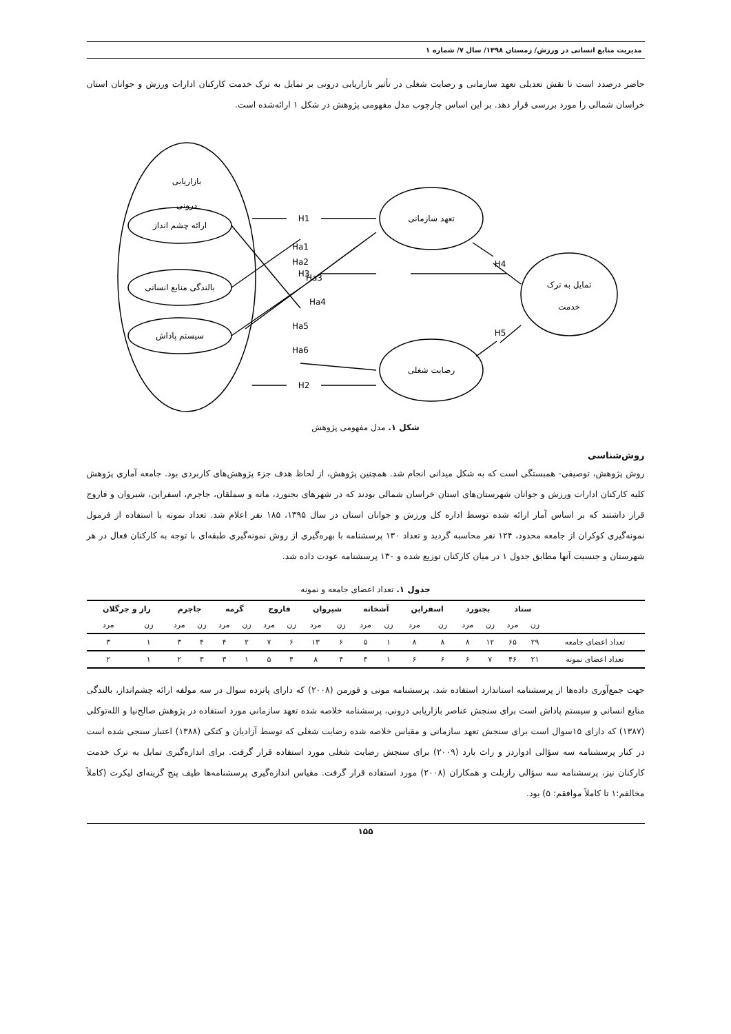مدیریت منابع انسانی در ورزش/ زمستان ۱۳۹۸/ سال ۷/ شماره ۱
حاضر درصدد است تا نقش تعدیلی تعهد سازمانی و رضایت شغلی در تأثیر بازاریابی درونی بر تمایل به ترک خدمت کارکنان ادارات ورزش و جوانان استان خراسان شمالی را مورد بررسی قرار دهد. بر این اساس چارچوب مدل مفهومی پژوهش در شکل ۱ ارائه‌شده است.
بازاریابی
درونی
ارائه چشم انداز
بالندگی منابع انسانی
سیستم پاداش
تعهد سازمانی
رضایت شغلی
تمایل به ترک
خدمت
H1
H3
H2
H4
H5
Ha1
Ha2
Ha3
Ha4
Ha5
Ha6
شکل ۱. مدل مفهومی پژوهش
روش‌شناسی
روش پژوهش، توصیفی- همبستگی است که به شکل میدانی انجام شد. همچنین پژوهش، از لحاظ هدف جزء پژوهش‌های کاربردی بود. جامعه آماری پژوهش کلیه کارکنان ادارات ورزش و جوانان شهرستان‌های استان خراسان شمالی بودند که در شهرهای بجنورد، مانه و سملقان، جاجرم، اسفراین، شیروان و فاروج قرار داشتند که بر اساس آمار ارائه شده توسط اداره کل ورزش و جوانان استان در سال ۱۳۹۵، ۱۸۵ نفر اعلام شد. تعداد نمونه با استفاده از فرمول نمونه‌گیری کوکران از جامعه محدود، ۱۲۴ نفر محاسبه گردید و تعداد ۱۳۰ پرسشنامه با بهره‌گیری از روش نمونه‌گیری طبقه‌ای با توجه به کارکنان فعال در هر شهرستان و جنسیت آنها مطابق جدول ۱ در میان کارکنان توزیع شده و ۱۳۰ پرسشنامه عودت داده شد.
جدول ۱. تعداد اعضای جامعه و نمونه
| | ستاد | | بجنورد | | اسفراین | | آشخانه | | شیروان | | فاروج | | گرمه | | جاجرم | | راز و جرگلان | |
| --- | --- | --- | --- | --- | --- | --- | --- | --- | --- | --- | --- | --- | --- | --- | --- | --- | --- | --- |
| | زن | مرد | زن | مرد | زن | مرد | زن | مرد | زن | مرد | زن | مرد | زن | مرد | زن | مرد | زن | مرد |
| تعداد اعضای جامعه | ۲۹ | ۶۵ | ۱۲ | ۸ | ۸ | ۸ | ۱ | ۵ | ۶ | ۱۳ | ۶ | ۷ | ۲ | ۴ | ۴ | ۳ | ۱ | ۳ |
| تعداد اعضای نمونه | ۲۱ | ۴۶ | ۷ | ۶ | ۶ | ۶ | ۱ | ۴ | ۴ | ۸ | ۴ | ۵ | ۱ | ۳ | ۳ | ۲ | ۱ | ۲ |
جهت جمع‌آوری داده‌ها از پرسشنامه استاندارد استفاده شد. پرسشنامه مونی و فورمن (۲۰۰۸) که دارای پانزده سوال در سه مولفه ارائه چشم‌انداز، بالندگی منابع انسانی و سیستم پاداش است برای سنجش عناصر بازاریابی درونی، پرسشنامه خلاصه شده تعهد سازمانی مورد استفاده در پژوهش صالح‌نیا و الله‌توکلی (۱۳۸۷) که دارای ۱۵سوال است برای سنجش تعهد سازمانی و مقیاس خلاصه شده رضایت شغلی که توسط آزادیان و کتکی (۱۳۸۸) اعتبار سنجی شده است در کنار پرسشنامه سه سؤالی ادواردز و راث بارد (۲۰۰۹) برای سنجش رضایت شغلی مورد استفاده قرار گرفت. برای اندازه‌گیری تمایل به ترک خدمت کارکنان نیز، پرسشنامه سه سؤالی رازبلت و همکاران (۲۰۰۸) مورد استفاده قرار گرفت. مقیاس اندازه‌گیری پرسشنامه‌ها طیف پنج گزینه‌ای لیکرت (کاملاً مخالفم:۱ تا کاملاً موافقم: ۵) بود.
۱۵۵